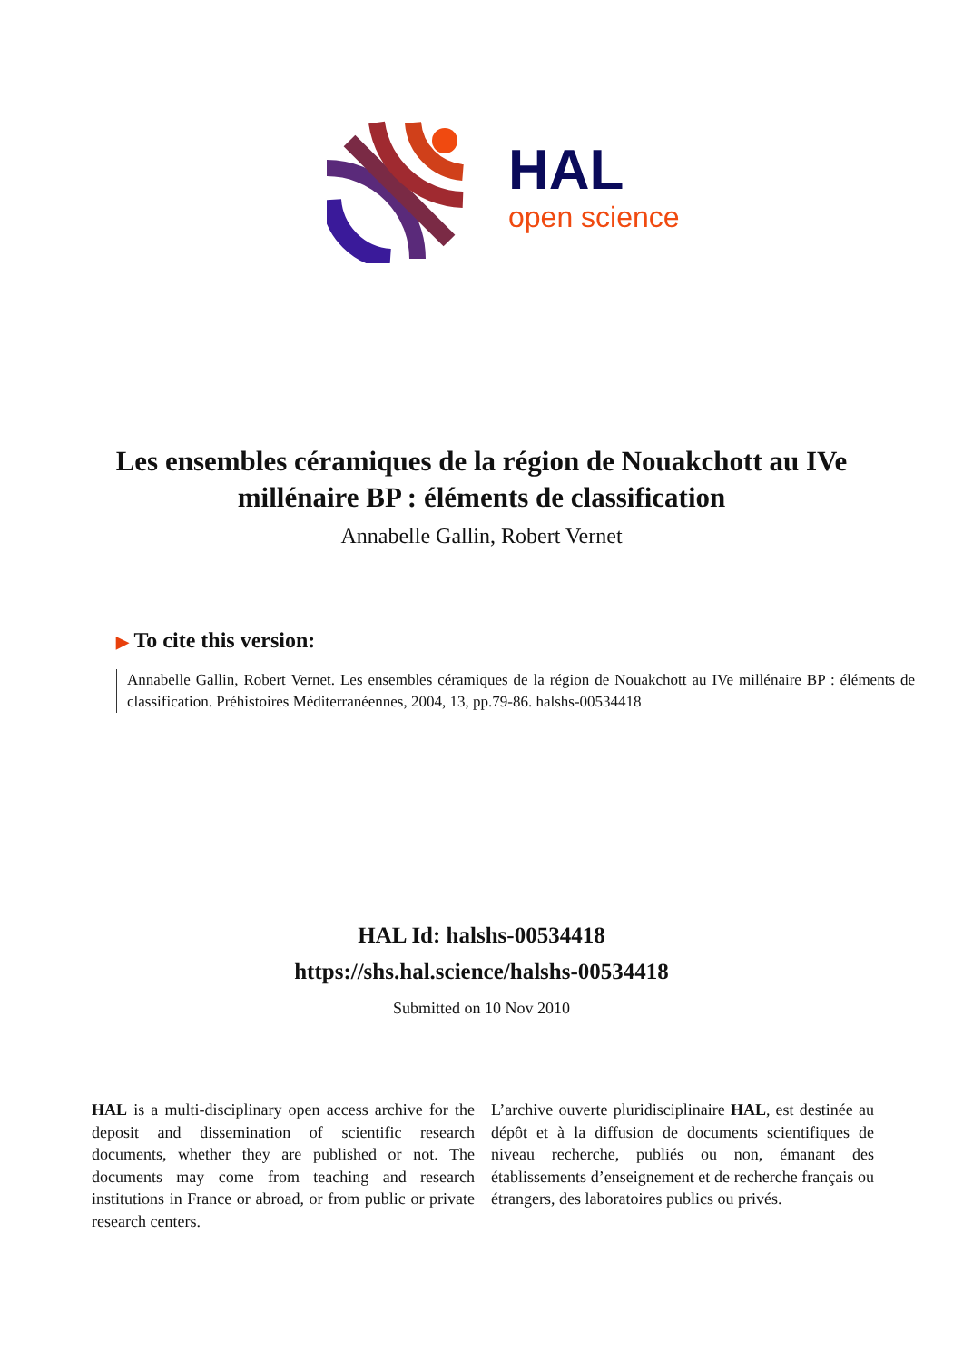HAL
open science
Les ensembles céramiques de la région de Nouakchott au IVe millénaire BP : éléments de classification
Annabelle Gallin, Robert Vernet
▶ To cite this version:
Annabelle Gallin, Robert Vernet. Les ensembles céramiques de la région de Nouakchott au IVe millénaire BP : éléments de classification. Préhistoires Méditerranéennes, 2004, 13, pp.79-86. halshs-00534418
HAL Id: halshs-00534418
https://shs.hal.science/halshs-00534418
Submitted on 10 Nov 2010
HAL is a multi-disciplinary open access archive for the deposit and dissemination of scientific research documents, whether they are published or not. The documents may come from teaching and research institutions in France or abroad, or from public or private research centers.
L’archive ouverte pluridisciplinaire HAL, est destinée au dépôt et à la diffusion de documents scientifiques de niveau recherche, publiés ou non, émanant des établissements d’enseignement et de recherche français ou étrangers, des laboratoires publics ou privés.